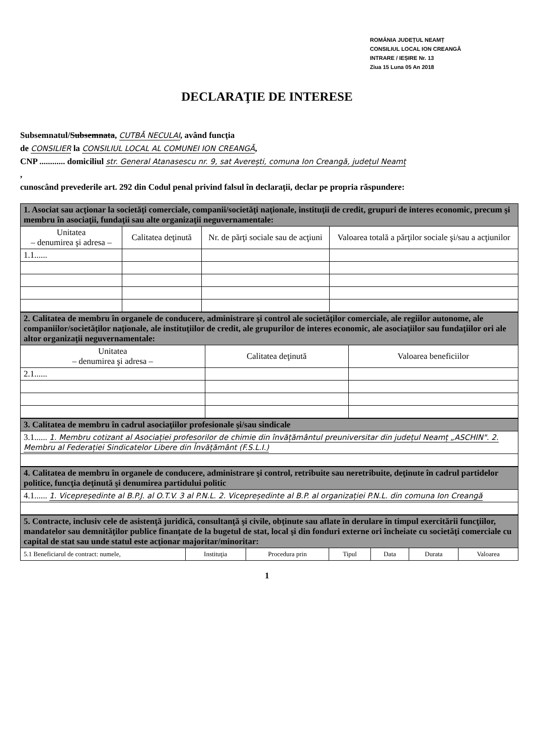ROMÂNIA JUDEȚUL NEAMȚ
CONSILIUL LOCAL ION CREANGĂ
INTRARE / IEȘIRE Nr. 13
Ziua 15 Luna 05 An 2018
DECLARAŢIE DE INTERESE
Subsemnatul/Subsemnata, CUTBĂ NECULAI, având funcţia
de CONSILIER la CONSILIUL LOCAL AL COMUNEI ION CREANGĂ,
CNP ............ domiciliul str. General Atanasescu nr. 9, sat Averești, comuna Ion Creangă, județul Neamț
,
cunoscând prevederile art. 292 din Codul penal privind falsul în declaraţii, declar pe propria răspundere:
| 1. Asociat sau acţionar la societăţi comerciale, companii/societăţi naţionale, instituţii de credit, grupuri de interes economic, precum şi membru în asociaţii, fundaţii sau alte organizaţii neguvernamentale: | | | |
| Unitatea – denumirea şi adresa – | Calitatea deţinută | Nr. de părţi sociale sau de acţiuni | Valoarea totală a părţilor sociale şi/sau a acţiunilor |
| 1.1...... | | | |
| 2. Calitatea de membru în organele de conducere, administrare şi control ale societăţilor comerciale, ale regiilor autonome, ale companiilor/societăţilor naţionale, ale instituţiilor de credit, ale grupurilor de interes economic, ale asociaţiilor sau fundaţiilor ori ale altor organizaţii neguvernamentale: | | |
| Unitatea – denumirea şi adresa – | Calitatea deţinută | Valoarea beneficiilor |
| 2.1...... | | |
| 3. Calitatea de membru în cadrul asociaţiilor profesionale şi/sau sindicale |
| 3.1...... 1. Membru cotizant al Asociației profesorilor de chimie din învățământul preuniversitar din județul Neamț „ASCHIN". 2. Membru al Federației Sindicatelor Libere din Învățământ (F.S.L.I.) |
| 4. Calitatea de membru în organele de conducere, administrare şi control, retribuite sau neretribuite, deţinute în cadrul partidelor politice, funcţia deţinută şi denumirea partidului politic |
| 4.1...... 1. Vicepreședinte al B.P.J. al O.T.V. 3 al P.N.L. 2. Vicepreședinte al B.P. al organizației P.N.L. din comuna Ion Creangă |
| 5. Contracte, inclusiv cele de asistenţă juridică, consultanţă şi civile, obţinute sau aflate în derulare în timpul exercitării funcţiilor, mandatelor sau demnităţilor publice finanţate de la bugetul de stat, local şi din fonduri externe ori încheiate cu societăţi comerciale cu capital de stat sau unde statul este acţionar majoritar/minoritar: | | | | | | |
| 5.1 Beneficiarul de contract: numele, | Instituţia | Procedura prin | Tipul | Data | Durata | Valoarea |
1